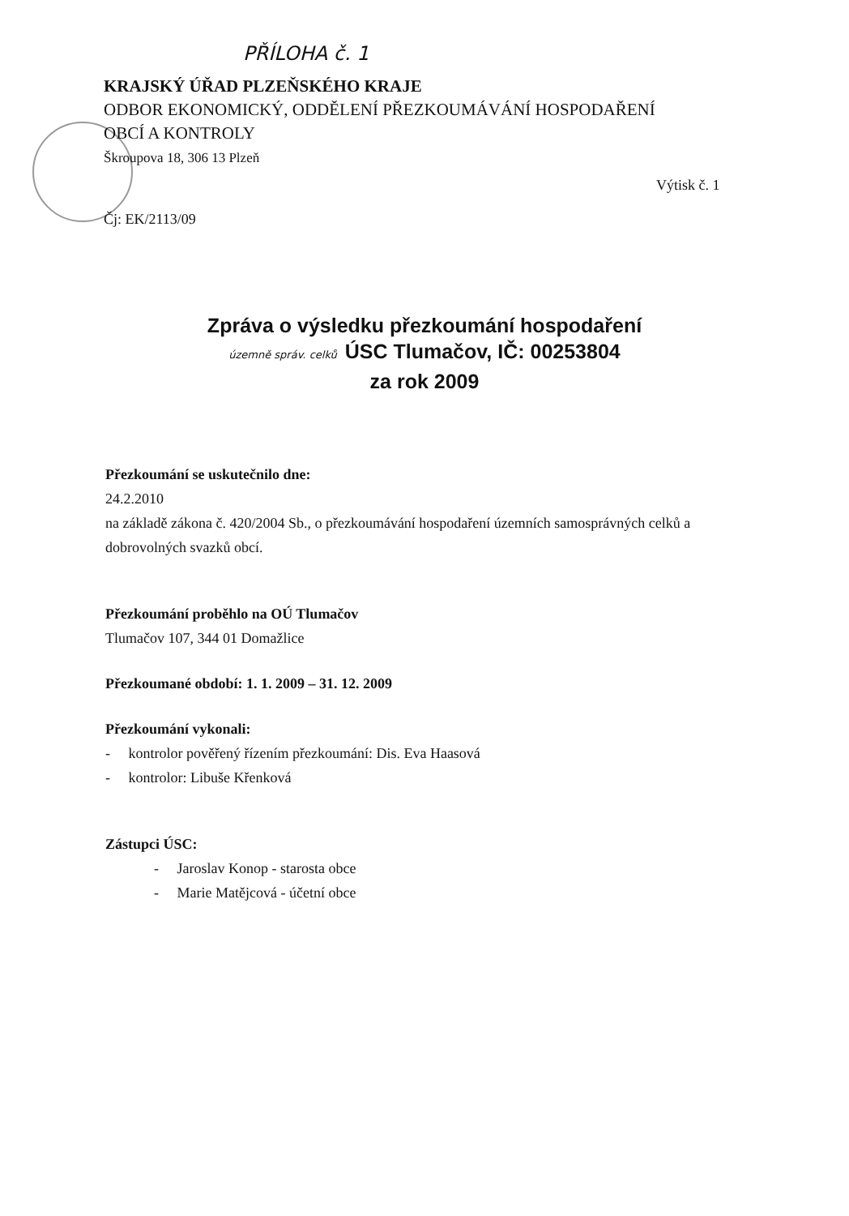PŘÍLOHA č. 1
KRAJSKÝ ÚŘAD PLZEŇSKÉHO KRAJE
ODBOR EKONOMICKÝ, ODDĚLENÍ PŘEZKOUMÁVÁNÍ HOSPODAŘENÍ
OBCÍ A KONTROLY
Škroupova 18, 306 13 Plzeň
Výtisk č. 1
Čj: EK/2113/09
Zpráva o výsledku přezkoumání hospodaření
územně správ. celků ÚSC Tlumačov, IČ: 00253804
za rok 2009
Přezkoumání se uskutečnilo dne:
24.2.2010
na základě zákona č. 420/2004 Sb., o přezkoumávání hospodaření územních samosprávných celků a dobrovolných svazků obcí.
Přezkoumání proběhlo na OÚ Tlumačov
Tlumačov 107, 344 01 Domažlice
Přezkoumané období: 1. 1. 2009 – 31. 12. 2009
Přezkoumání vykonali:
- kontrolor pověřený řízením přezkoumání: Dis. Eva Haasová
- kontrolor: Libuše Křenková
Zástupci ÚSC:
- Jaroslav Konop - starosta obce
- Marie Matějcová - účetní obce